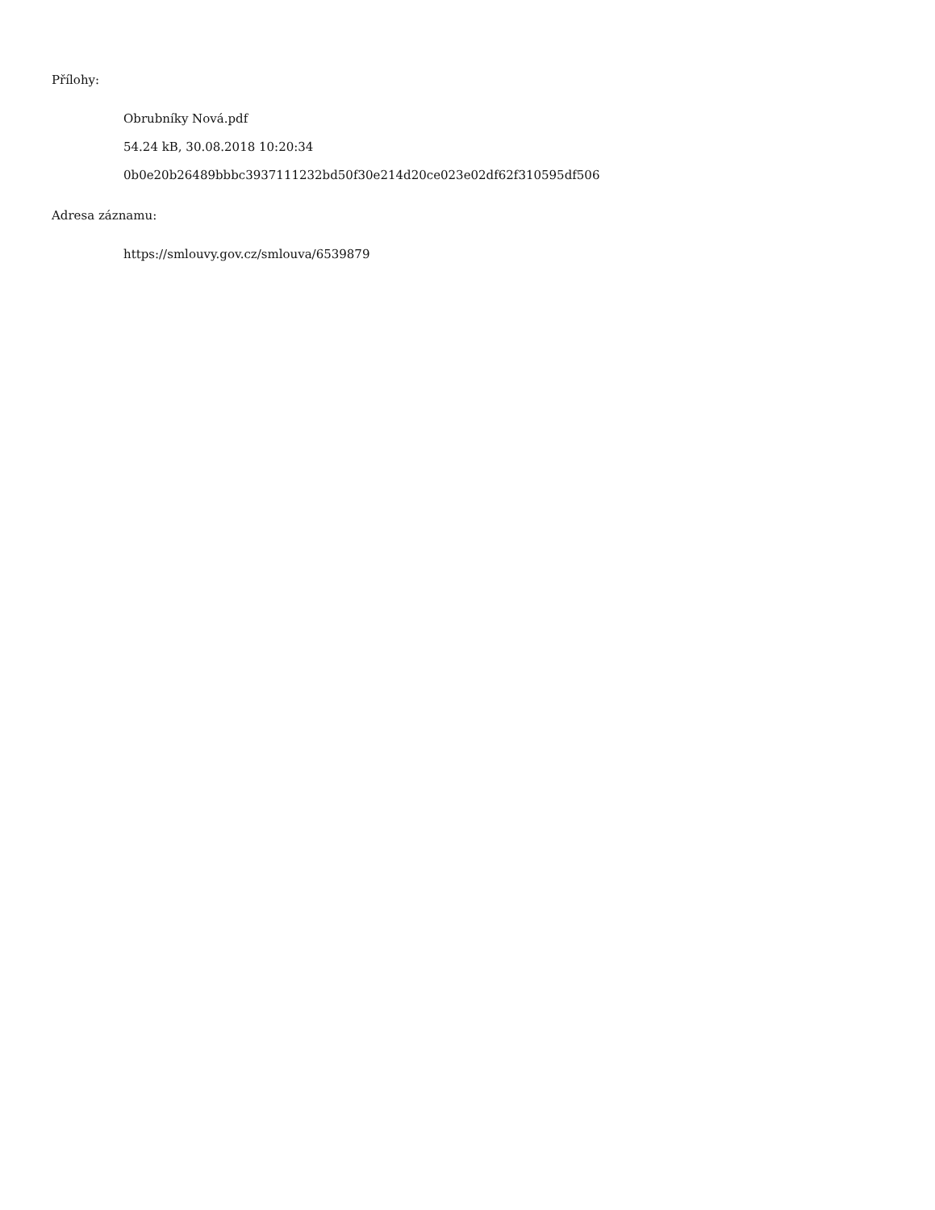Přílohy:
Obrubníky Nová.pdf
54.24 kB, 30.08.2018 10:20:34
0b0e20b26489bbbc3937111232bd50f30e214d20ce023e02df62f310595df506
Adresa záznamu:
https://smlouvy.gov.cz/smlouva/6539879